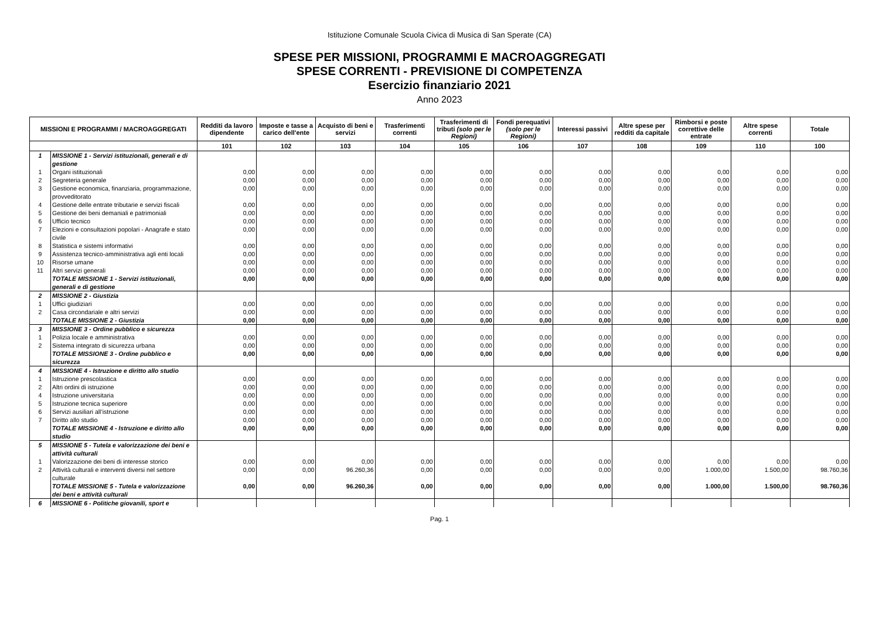Istituzione Comunale Scuola Civica di Musica di San Sperate (CA)
SPESE PER MISSIONI, PROGRAMMI E MACROAGGREGATI
SPESE CORRENTI - PREVISIONE DI COMPETENZA
Esercizio finanziario 2021
Anno 2023
| MISSIONI E PROGRAMMI / MACROAGGREGATI | | Redditi da lavoro dipendente | Imposte e tasse a carico dell'ente | Acquisto di beni e servizi | Trasferimenti correnti | Trasferimenti di tributi (solo per le Regioni) | Fondi perequativi (solo per le Regioni) | Interessi passivi | Altre spese per redditi da capitale | Rimborsi e poste correttive delle entrate | Altre spese correnti | Totale |
| --- | --- | --- | --- | --- | --- | --- | --- | --- | --- | --- | --- | --- |
| | | 101 | 102 | 103 | 104 | 105 | 106 | 107 | 108 | 109 | 110 | 100 |
| 1 | MISSIONE 1 - Servizi istituzionali, generali e di gestione | | | | | | | | | | | |
| 1 | Organi istituzionali | 0,00 | 0,00 | 0,00 | 0,00 | 0,00 | 0,00 | 0,00 | 0,00 | 0,00 | 0,00 | 0,00 |
| 2 | Segreteria generale | 0,00 | 0,00 | 0,00 | 0,00 | 0,00 | 0,00 | 0,00 | 0,00 | 0,00 | 0,00 | 0,00 |
| 3 | Gestione economica, finanziaria, programmazione, provveditorato | 0,00 | 0,00 | 0,00 | 0,00 | 0,00 | 0,00 | 0,00 | 0,00 | 0,00 | 0,00 | 0,00 |
| 4 | Gestione delle entrate tributarie e servizi fiscali | 0,00 | 0,00 | 0,00 | 0,00 | 0,00 | 0,00 | 0,00 | 0,00 | 0,00 | 0,00 | 0,00 |
| 5 | Gestione dei beni demaniali e patrimoniali | 0,00 | 0,00 | 0,00 | 0,00 | 0,00 | 0,00 | 0,00 | 0,00 | 0,00 | 0,00 | 0,00 |
| 6 | Ufficio tecnico | 0,00 | 0,00 | 0,00 | 0,00 | 0,00 | 0,00 | 0,00 | 0,00 | 0,00 | 0,00 | 0,00 |
| 7 | Elezioni e consultazioni popolari - Anagrafe e stato civile | 0,00 | 0,00 | 0,00 | 0,00 | 0,00 | 0,00 | 0,00 | 0,00 | 0,00 | 0,00 | 0,00 |
| 8 | Statistica e sistemi informativi | 0,00 | 0,00 | 0,00 | 0,00 | 0,00 | 0,00 | 0,00 | 0,00 | 0,00 | 0,00 | 0,00 |
| 9 | Assistenza tecnico-amministrativa agli enti locali | 0,00 | 0,00 | 0,00 | 0,00 | 0,00 | 0,00 | 0,00 | 0,00 | 0,00 | 0,00 | 0,00 |
| 10 | Risorse umane | 0,00 | 0,00 | 0,00 | 0,00 | 0,00 | 0,00 | 0,00 | 0,00 | 0,00 | 0,00 | 0,00 |
| 11 | Altri servizi generali | 0,00 | 0,00 | 0,00 | 0,00 | 0,00 | 0,00 | 0,00 | 0,00 | 0,00 | 0,00 | 0,00 |
| | TOTALE MISSIONE 1 - Servizi istituzionali, generali e di gestione | 0,00 | 0,00 | 0,00 | 0,00 | 0,00 | 0,00 | 0,00 | 0,00 | 0,00 | 0,00 | 0,00 |
| 2 | MISSIONE 2 - Giustizia | | | | | | | | | | | |
| 1 | Uffici giudiziari | 0,00 | 0,00 | 0,00 | 0,00 | 0,00 | 0,00 | 0,00 | 0,00 | 0,00 | 0,00 | 0,00 |
| 2 | Casa circondariale e altri servizi | 0,00 | 0,00 | 0,00 | 0,00 | 0,00 | 0,00 | 0,00 | 0,00 | 0,00 | 0,00 | 0,00 |
| | TOTALE MISSIONE 2 - Giustizia | 0,00 | 0,00 | 0,00 | 0,00 | 0,00 | 0,00 | 0,00 | 0,00 | 0,00 | 0,00 | 0,00 |
| 3 | MISSIONE 3 - Ordine pubblico e sicurezza | | | | | | | | | | | |
| 1 | Polizia locale e amministrativa | 0,00 | 0,00 | 0,00 | 0,00 | 0,00 | 0,00 | 0,00 | 0,00 | 0,00 | 0,00 | 0,00 |
| 2 | Sistema integrato di sicurezza urbana | 0,00 | 0,00 | 0,00 | 0,00 | 0,00 | 0,00 | 0,00 | 0,00 | 0,00 | 0,00 | 0,00 |
| | TOTALE MISSIONE 3 - Ordine pubblico e sicurezza | 0,00 | 0,00 | 0,00 | 0,00 | 0,00 | 0,00 | 0,00 | 0,00 | 0,00 | 0,00 | 0,00 |
| 4 | MISSIONE 4 - Istruzione e diritto allo studio | | | | | | | | | | | |
| 1 | Istruzione prescolastica | 0,00 | 0,00 | 0,00 | 0,00 | 0,00 | 0,00 | 0,00 | 0,00 | 0,00 | 0,00 | 0,00 |
| 2 | Altri ordini di istruzione | 0,00 | 0,00 | 0,00 | 0,00 | 0,00 | 0,00 | 0,00 | 0,00 | 0,00 | 0,00 | 0,00 |
| 4 | Istruzione universitaria | 0,00 | 0,00 | 0,00 | 0,00 | 0,00 | 0,00 | 0,00 | 0,00 | 0,00 | 0,00 | 0,00 |
| 5 | Istruzione tecnica superiore | 0,00 | 0,00 | 0,00 | 0,00 | 0,00 | 0,00 | 0,00 | 0,00 | 0,00 | 0,00 | 0,00 |
| 6 | Servizi ausiliari all’istruzione | 0,00 | 0,00 | 0,00 | 0,00 | 0,00 | 0,00 | 0,00 | 0,00 | 0,00 | 0,00 | 0,00 |
| 7 | Diritto allo studio | 0,00 | 0,00 | 0,00 | 0,00 | 0,00 | 0,00 | 0,00 | 0,00 | 0,00 | 0,00 | 0,00 |
| | TOTALE MISSIONE 4 - Istruzione e diritto allo studio | 0,00 | 0,00 | 0,00 | 0,00 | 0,00 | 0,00 | 0,00 | 0,00 | 0,00 | 0,00 | 0,00 |
| 5 | MISSIONE 5 - Tutela e valorizzazione dei beni e attività culturali | | | | | | | | | | | |
| 1 | Valorizzazione dei beni di interesse storico | 0,00 | 0,00 | 0,00 | 0,00 | 0,00 | 0,00 | 0,00 | 0,00 | 0,00 | 0,00 | 0,00 |
| 2 | Attività culturali e interventi diversi nel settore culturale | 0,00 | 0,00 | 96.260,36 | 0,00 | 0,00 | 0,00 | 0,00 | 0,00 | 1.000,00 | 1.500,00 | 98.760,36 |
| | TOTALE MISSIONE 5 - Tutela e valorizzazione dei beni e attività culturali | 0,00 | 0,00 | 96.260,36 | 0,00 | 0,00 | 0,00 | 0,00 | 0,00 | 1.000,00 | 1.500,00 | 98.760,36 |
| 6 | MISSIONE 6 - Politiche giovanili, sport e | | | | | | | | | | | |
Pag. 1